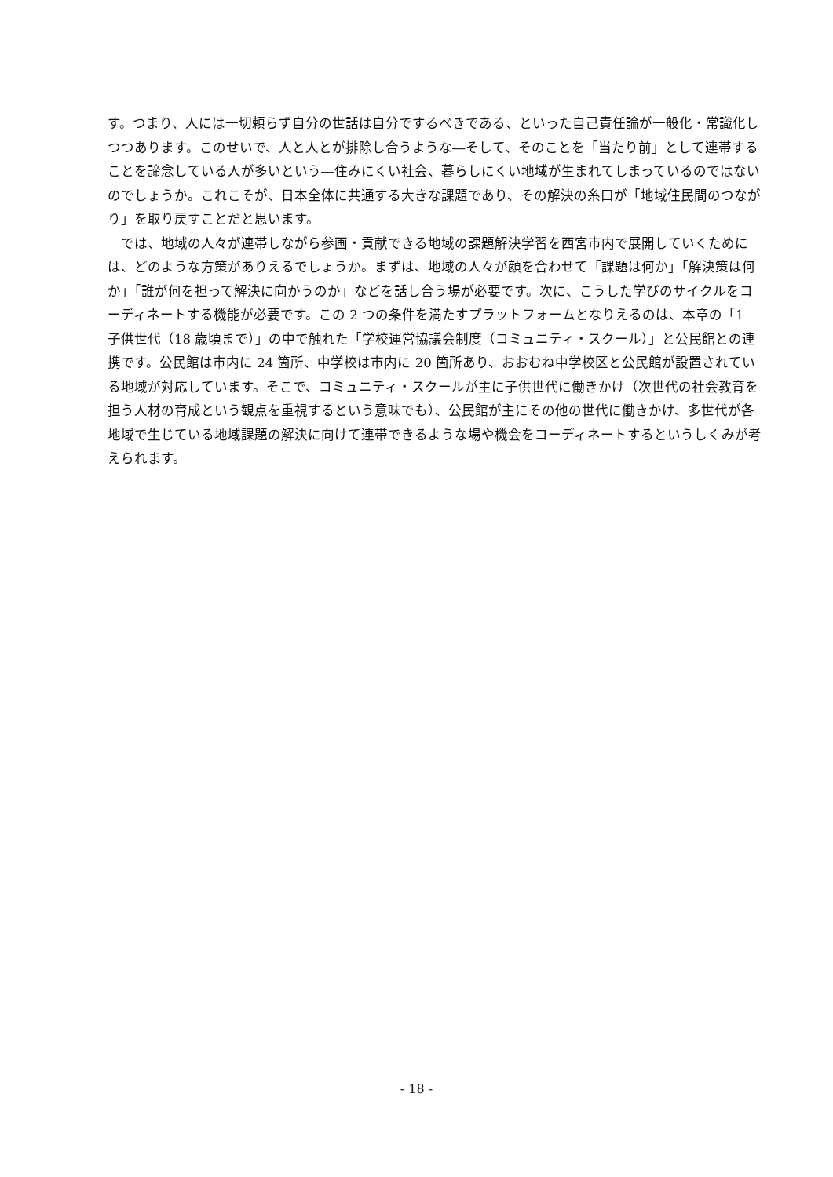す。つまり、人には一切頼らず自分の世話は自分でするべきである、といった自己責任論が一般化・常識化しつつあります。このせいで、人と人とが排除し合うような―そして、そのことを「当たり前」として連帯することを諦念している人が多いという―住みにくい社会、暮らしにくい地域が生まれてしまっているのではないのでしょうか。これこそが、日本全体に共通する大きな課題であり、その解決の糸口が「地域住民間のつながり」を取り戻すことだと思います。
　では、地域の人々が連帯しながら参画・貢献できる地域の課題解決学習を西宮市内で展開していくためには、どのような方策がありえるでしょうか。まずは、地域の人々が顔を合わせて「課題は何か」「解決策は何か」「誰が何を担って解決に向かうのか」などを話し合う場が必要です。次に、こうした学びのサイクルをコーディネートする機能が必要です。この 2 つの条件を満たすプラットフォームとなりえるのは、本章の「1　子供世代（18 歳頃まで）」の中で触れた「学校運営協議会制度（コミュニティ・スクール）」と公民館との連携です。公民館は市内に 24 箇所、中学校は市内に 20 箇所あり、おおむね中学校区と公民館が設置されている地域が対応しています。そこで、コミュニティ・スクールが主に子供世代に働きかけ（次世代の社会教育を担う人材の育成という観点を重視するという意味でも）、公民館が主にその他の世代に働きかけ、多世代が各地域で生じている地域課題の解決に向けて連帯できるような場や機会をコーディネートするというしくみが考えられます。
- 18 -